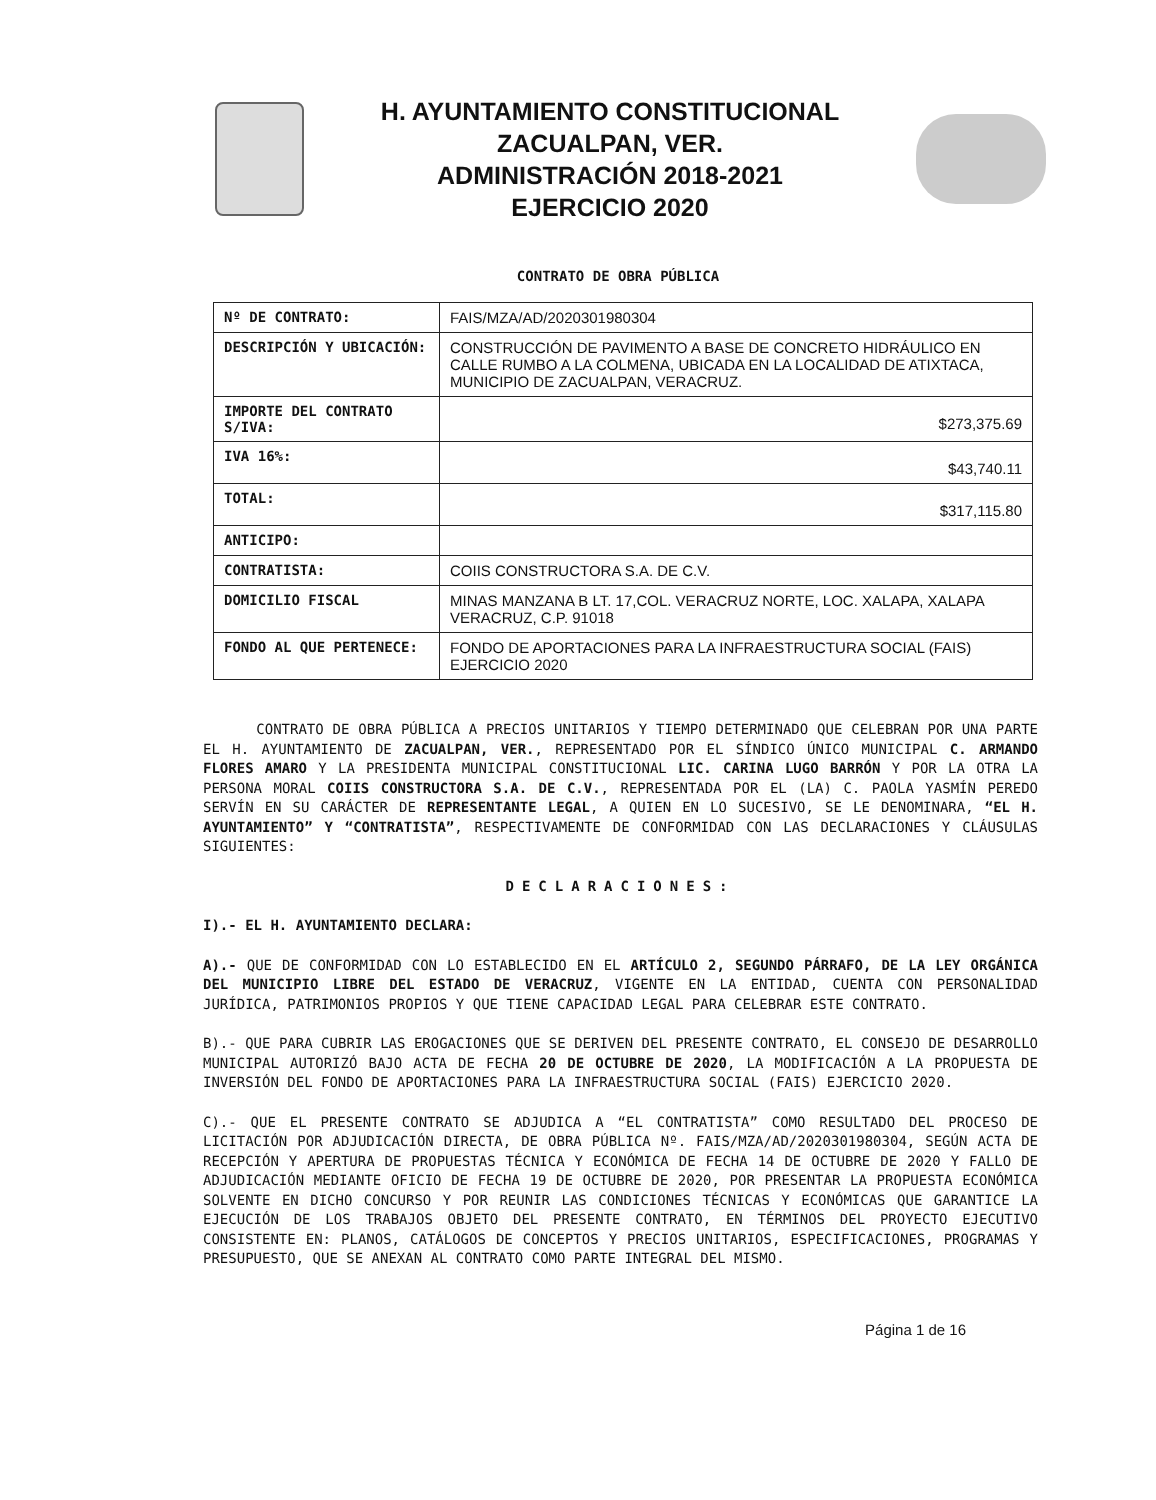H. AYUNTAMIENTO CONSTITUCIONAL
ZACUALPAN, VER.
ADMINISTRACIÓN 2018-2021
EJERCICIO 2020
CONTRATO DE OBRA PÚBLICA
| Nº DE CONTRATO: | FAIS/MZA/AD/2020301980304 |
| DESCRIPCIÓN Y UBICACIÓN: | CONSTRUCCIÓN DE PAVIMENTO A BASE DE CONCRETO HIDRÁULICO EN CALLE RUMBO A LA COLMENA, UBICADA EN LA LOCALIDAD DE ATIXTACA, MUNICIPIO DE ZACUALPAN, VERACRUZ. |
| IMPORTE DEL CONTRATO S/IVA: | $273,375.69 |
| IVA 16%: | $43,740.11 |
| TOTAL: | $317,115.80 |
| ANTICIPO: | |
| CONTRATISTA: | COIIS CONSTRUCTORA S.A. DE C.V. |
| DOMICILIO FISCAL | MINAS MANZANA B LT. 17,COL. VERACRUZ NORTE, LOC. XALAPA, XALAPA VERACRUZ, C.P. 91018 |
| FONDO AL QUE PERTENECE: | FONDO DE APORTACIONES PARA LA INFRAESTRUCTURA SOCIAL (FAIS) EJERCICIO 2020 |
CONTRATO DE OBRA PÚBLICA A PRECIOS UNITARIOS Y TIEMPO DETERMINADO QUE CELEBRAN POR UNA PARTE EL H. AYUNTAMIENTO DE ZACUALPAN, VER., REPRESENTADO POR EL SÍNDICO ÚNICO MUNICIPAL C. ARMANDO FLORES AMARO Y LA PRESIDENTA MUNICIPAL CONSTITUCIONAL LIC. CARINA LUGO BARRÓN Y POR LA OTRA LA PERSONA MORAL COIIS CONSTRUCTORA S.A. DE C.V., REPRESENTADA POR EL (LA) C. PAOLA YASMÍN PEREDO SERVÍN EN SU CARÁCTER DE REPRESENTANTE LEGAL, A QUIEN EN LO SUCESIVO, SE LE DENOMINARA, “EL H. AYUNTAMIENTO” Y “CONTRATISTA”, RESPECTIVAMENTE DE CONFORMIDAD CON LAS DECLARACIONES Y CLÁUSULAS SIGUIENTES:
DECLARACIONES:
I).- EL H. AYUNTAMIENTO DECLARA:
A).- QUE DE CONFORMIDAD CON LO ESTABLECIDO EN EL ARTÍCULO 2, SEGUNDO PÁRRAFO, DE LA LEY ORGÁNICA DEL MUNICIPIO LIBRE DEL ESTADO DE VERACRUZ, VIGENTE EN LA ENTIDAD, CUENTA CON PERSONALIDAD JURÍDICA, PATRIMONIOS PROPIOS Y QUE TIENE CAPACIDAD LEGAL PARA CELEBRAR ESTE CONTRATO.
B).- QUE PARA CUBRIR LAS EROGACIONES QUE SE DERIVEN DEL PRESENTE CONTRATO, EL CONSEJO DE DESARROLLO MUNICIPAL AUTORIZÓ BAJO ACTA DE FECHA 20 DE OCTUBRE DE 2020, LA MODIFICACIÓN A LA PROPUESTA DE INVERSIÓN DEL FONDO DE APORTACIONES PARA LA INFRAESTRUCTURA SOCIAL (FAIS) EJERCICIO 2020.
C).- QUE EL PRESENTE CONTRATO SE ADJUDICA A “EL CONTRATISTA” COMO RESULTADO DEL PROCESO DE LICITACIÓN POR ADJUDICACIÓN DIRECTA, DE OBRA PÚBLICA Nº. FAIS/MZA/AD/2020301980304, SEGÚN ACTA DE RECEPCIÓN Y APERTURA DE PROPUESTAS TÉCNICA Y ECONÓMICA DE FECHA 14 DE OCTUBRE DE 2020 Y FALLO DE ADJUDICACIÓN MEDIANTE OFICIO DE FECHA 19 DE OCTUBRE DE 2020, POR PRESENTAR LA PROPUESTA ECONÓMICA SOLVENTE EN DICHO CONCURSO Y POR REUNIR LAS CONDICIONES TÉCNICAS Y ECONÓMICAS QUE GARANTICE LA EJECUCIÓN DE LOS TRABAJOS OBJETO DEL PRESENTE CONTRATO, EN TÉRMINOS DEL PROYECTO EJECUTIVO CONSISTENTE EN: PLANOS, CATÁLOGOS DE CONCEPTOS Y PRECIOS UNITARIOS, ESPECIFICACIONES, PROGRAMAS Y PRESUPUESTO, QUE SE ANEXAN AL CONTRATO COMO PARTE INTEGRAL DEL MISMO.
Página 1 de 16